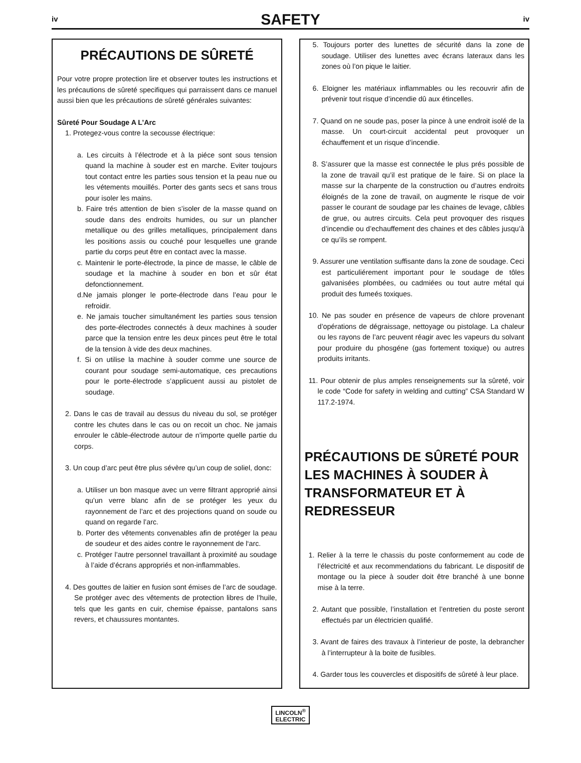iv
SAFETY
iv
PRÉCAUTIONS DE SÛRETÉ
Pour votre propre protection lire et observer toutes les instructions et les précautions de sûreté specifiques qui parraissent dans ce manuel aussi bien que les précautions de sûreté générales suivantes:
Sûreté Pour Soudage A L’Arc
1. Protegez-vous contre la secousse électrique:
a. Les circuits à l’électrode et à la piéce sont sous tension quand la machine à souder est en marche. Eviter toujours tout contact entre les parties sous tension et la peau nue ou les vétements mouillés. Porter des gants secs et sans trous pour isoler les mains.
b. Faire trés attention de bien s’isoler de la masse quand on soude dans des endroits humides, ou sur un plancher metallique ou des grilles metalliques, principalement dans les positions assis ou couché pour lesquelles une grande partie du corps peut être en contact avec la masse.
c. Maintenir le porte-électrode, la pince de masse, le câble de soudage et la machine à souder en bon et sûr état defonctionnement.
d.Ne jamais plonger le porte-électrode dans l’eau pour le refroidir.
e. Ne jamais toucher simultanément les parties sous tension des porte-électrodes connectés à deux machines à souder parce que la tension entre les deux pinces peut être le total de la tension à vide des deux machines.
f. Si on utilise la machine à souder comme une source de courant pour soudage semi-automatique, ces precautions pour le porte-électrode s’applicuent aussi au pistolet de soudage.
2. Dans le cas de travail au dessus du niveau du sol, se protéger contre les chutes dans le cas ou on recoit un choc. Ne jamais enrouler le câble-électrode autour de n’importe quelle partie du corps.
3. Un coup d’arc peut être plus sévère qu’un coup de soliel, donc:
a. Utiliser un bon masque avec un verre filtrant approprié ainsi qu’un verre blanc afin de se protéger les yeux du rayonnement de l’arc et des projections quand on soude ou quand on regarde l’arc.
b. Porter des vêtements convenables afin de protéger la peau de soudeur et des aides contre le rayonnement de l‘arc.
c. Protéger l’autre personnel travaillant à proximité au soudage à l’aide d’écrans appropriés et non-inflammables.
4. Des gouttes de laitier en fusion sont émises de l’arc de soudage. Se protéger avec des vêtements de protection libres de l’huile, tels que les gants en cuir, chemise épaisse, pantalons sans revers, et chaussures montantes.
5. Toujours porter des lunettes de sécurité dans la zone de soudage. Utiliser des lunettes avec écrans lateraux dans les zones où l’on pique le laitier.
6. Eloigner les matériaux inflammables ou les recouvrir afin de prévenir tout risque d’incendie dû aux étincelles.
7. Quand on ne soude pas, poser la pince à une endroit isolé de la masse. Un court-circuit accidental peut provoquer un échauffement et un risque d’incendie.
8. S’assurer que la masse est connectée le plus prés possible de la zone de travail qu’il est pratique de le faire. Si on place la masse sur la charpente de la construction ou d’autres endroits éloignés de la zone de travail, on augmente le risque de voir passer le courant de soudage par les chaines de levage, câbles de grue, ou autres circuits. Cela peut provoquer des risques d’incendie ou d’echauffement des chaines et des câbles jusqu’à ce qu’ils se rompent.
9. Assurer une ventilation suffisante dans la zone de soudage. Ceci est particuliérement important pour le soudage de tôles galvanisées plombées, ou cadmiées ou tout autre métal qui produit des fumeés toxiques.
10. Ne pas souder en présence de vapeurs de chlore provenant d’opérations de dégraissage, nettoyage ou pistolage. La chaleur ou les rayons de l’arc peuvent réagir avec les vapeurs du solvant pour produire du phosgéne (gas fortement toxique) ou autres produits irritants.
11. Pour obtenir de plus amples renseignements sur la sûreté, voir le code “Code for safety in welding and cutting” CSA Standard W 117.2-1974.
PRÉCAUTIONS DE SÛRETÉ POUR LES MACHINES À SOUDER À TRANSFORMATEUR ET À REDRESSEUR
1. Relier à la terre le chassis du poste conformement au code de l’électricité et aux recommendations du fabricant. Le dispositif de montage ou la piece à souder doit être branché à une bonne mise à la terre.
2. Autant que possible, l’installation et l’entretien du poste seront effectués par un électricien qualifié.
3. Avant de faires des travaux à l’interieur de poste, la debrancher à l’interrupteur à la boite de fusibles.
4. Garder tous les couvercles et dispositifs de sûreté à leur place.
LINCOLN<sup>®</sup>
ELECTRIC